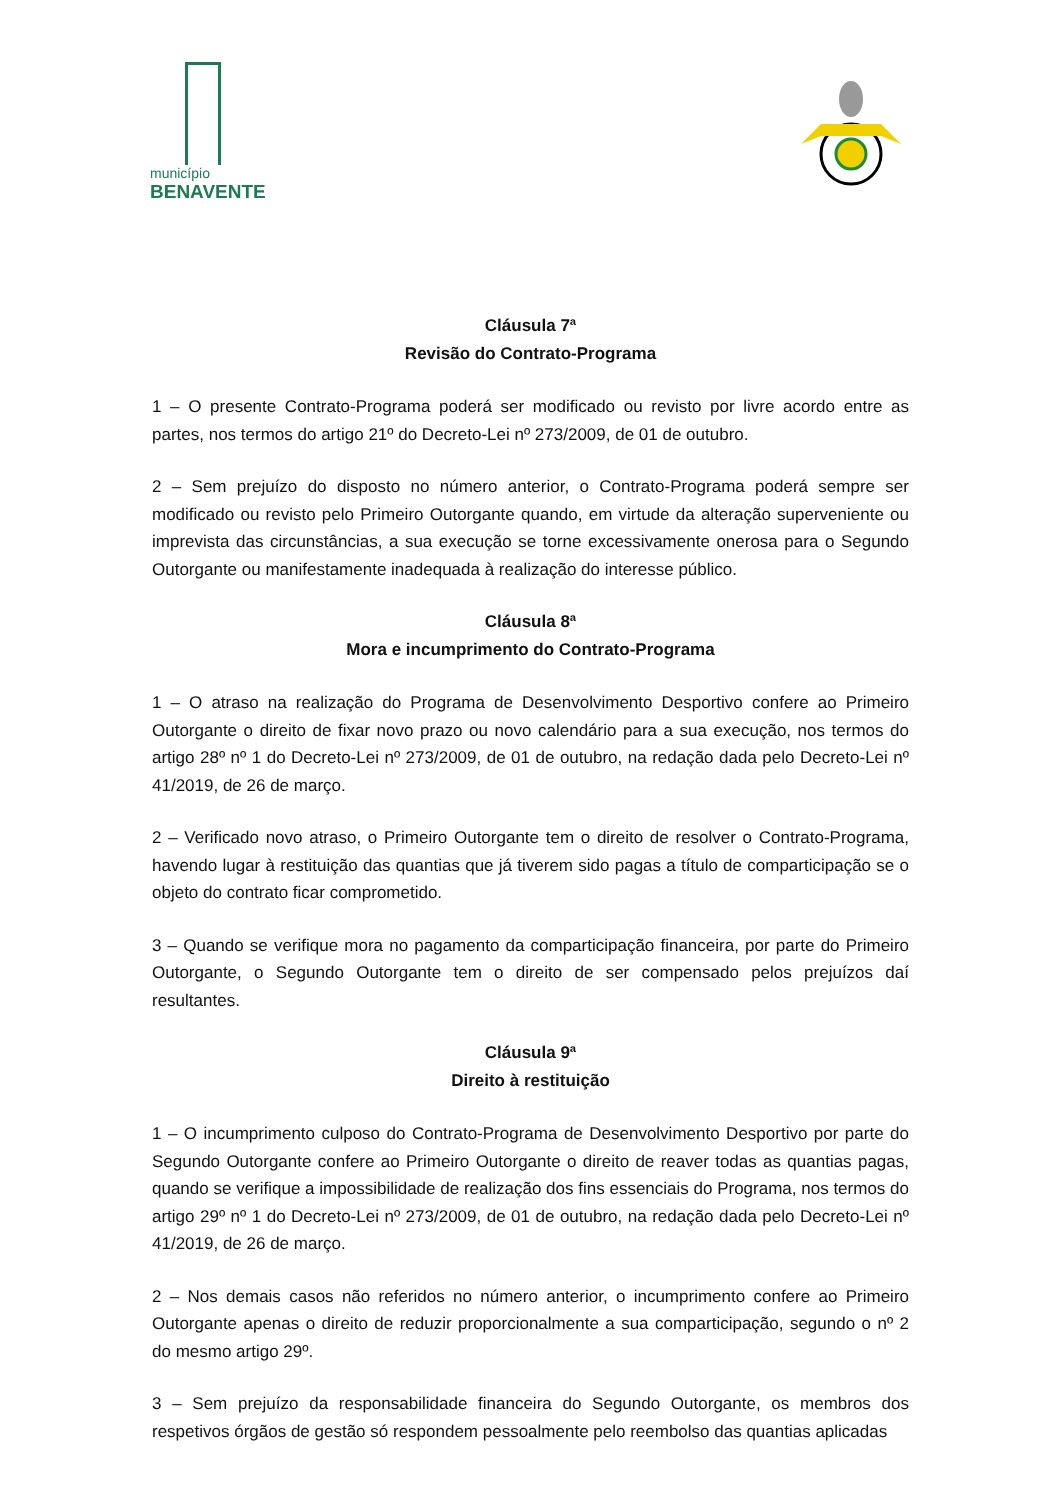município
BENAVENTE
Cláusula 7ª
Revisão do Contrato-Programa
1 – O presente Contrato-Programa poderá ser modificado ou revisto por livre acordo entre as partes, nos termos do artigo 21º do Decreto-Lei nº 273/2009, de 01 de outubro.
2 – Sem prejuízo do disposto no número anterior, o Contrato-Programa poderá sempre ser modificado ou revisto pelo Primeiro Outorgante quando, em virtude da alteração superveniente ou imprevista das circunstâncias, a sua execução se torne excessivamente onerosa para o Segundo Outorgante ou manifestamente inadequada à realização do interesse público.
Cláusula 8ª
Mora e incumprimento do Contrato-Programa
1 – O atraso na realização do Programa de Desenvolvimento Desportivo confere ao Primeiro Outorgante o direito de fixar novo prazo ou novo calendário para a sua execução, nos termos do artigo 28º nº 1 do Decreto-Lei nº 273/2009, de 01 de outubro, na redação dada pelo Decreto-Lei nº 41/2019, de 26 de março.
2 – Verificado novo atraso, o Primeiro Outorgante tem o direito de resolver o Contrato-Programa, havendo lugar à restituição das quantias que já tiverem sido pagas a título de comparticipação se o objeto do contrato ficar comprometido.
3 – Quando se verifique mora no pagamento da comparticipação financeira, por parte do Primeiro Outorgante, o Segundo Outorgante tem o direito de ser compensado pelos prejuízos daí resultantes.
Cláusula 9ª
Direito à restituição
1 – O incumprimento culposo do Contrato-Programa de Desenvolvimento Desportivo por parte do Segundo Outorgante confere ao Primeiro Outorgante o direito de reaver todas as quantias pagas, quando se verifique a impossibilidade de realização dos fins essenciais do Programa, nos termos do artigo 29º nº 1 do Decreto-Lei nº 273/2009, de 01 de outubro, na redação dada pelo Decreto-Lei nº 41/2019, de 26 de março.
2 – Nos demais casos não referidos no número anterior, o incumprimento confere ao Primeiro Outorgante apenas o direito de reduzir proporcionalmente a sua comparticipação, segundo o nº 2 do mesmo artigo 29º.
3 – Sem prejuízo da responsabilidade financeira do Segundo Outorgante, os membros dos respetivos órgãos de gestão só respondem pessoalmente pelo reembolso das quantias aplicadas